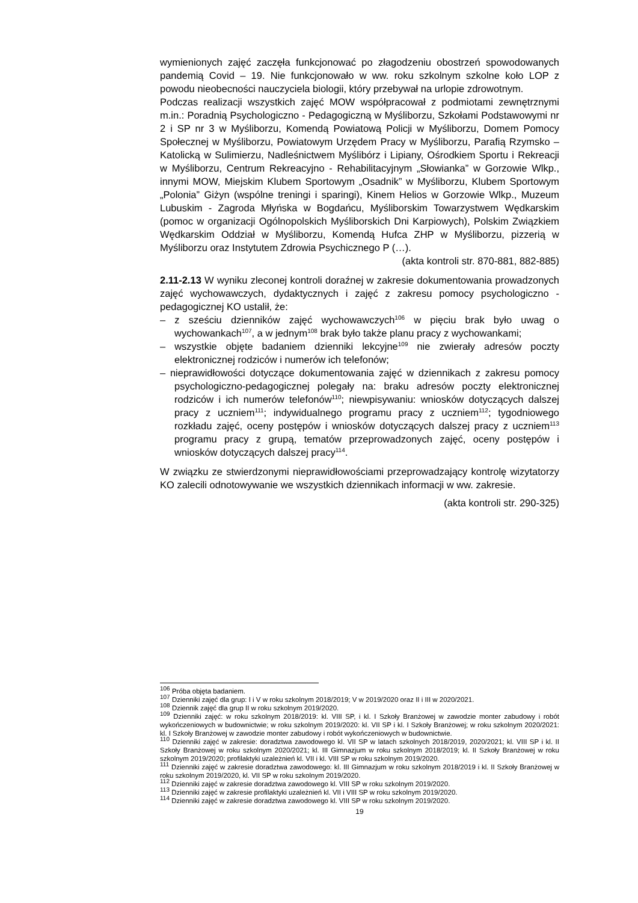wymienionych zajęć zaczęła funkcjonować po złagodzeniu obostrzeń spowodowanych pandemią Covid – 19. Nie funkcjonowało w ww. roku szkolnym szkolne koło LOP z powodu nieobecności nauczyciela biologii, który przebywał na urlopie zdrowotnym.
Podczas realizacji wszystkich zajęć MOW współpracował z podmiotami zewnętrznymi m.in.: Poradnią Psychologiczno - Pedagogiczną w Myśliborzu, Szkołami Podstawowymi nr 2 i SP nr 3 w Myśliborzu, Komendą Powiatową Policji w Myśliborzu, Domem Pomocy Społecznej w Myśliborzu, Powiatowym Urzędem Pracy w Myśliborzu, Parafią Rzymsko – Katolicką w Sulimierzu, Nadleśnictwem Myślibórz i Lipiany, Ośrodkiem Sportu i Rekreacji w Myśliborzu, Centrum Rekreacyjno - Rehabilitacyjnym „Słowianka” w Gorzowie Wlkp., innymi MOW, Miejskim Klubem Sportowym „Osadnik” w Myśliborzu, Klubem Sportowym „Polonia” Giżyn (wspólne treningi i sparingi), Kinem Helios w Gorzowie Wlkp., Muzeum Lubuskim - Zagroda Młyńska w Bogdańcu, Myśliborskim Towarzystwem Wędkarskim (pomoc w organizacji Ogólnopolskich Myśliborskich Dni Karpiowych), Polskim Związkiem Wędkarskim Oddział w Myśliborzu, Komendą Hufca ZHP w Myśliborzu, pizzerią w Myśliborzu oraz Instytutem Zdrowia Psychicznego P (…).
(akta kontroli str. 870-881, 882-885)
2.11-2.13 W wyniku zleconej kontroli doraźnej w zakresie dokumentowania prowadzonych zajęć wychowawczych, dydaktycznych i zajęć z zakresu pomocy psychologiczno - pedagogicznej KO ustalił, że:
– z sześciu dzienników zajęć wychowawczych<sup>106</sup> w pięciu brak było uwag o wychowankach<sup>107</sup>, a w jednym<sup>108</sup> brak było także planu pracy z wychowankami;
– wszystkie objęte badaniem dzienniki lekcyjne<sup>109</sup> nie zwierały adresów poczty elektronicznej rodziców i numerów ich telefonów;
– nieprawidłowości dotyczące dokumentowania zajęć w dziennikach z zakresu pomocy psychologiczno-pedagogicznej polegały na: braku adresów poczty elektronicznej rodziców i ich numerów telefonów<sup>110</sup>; niewpisywaniu: wniosków dotyczących dalszej pracy z uczniem<sup>111</sup>; indywidualnego programu pracy z uczniem<sup>112</sup>; tygodniowego rozkładu zajęć, oceny postępów i wniosków dotyczących dalszej pracy z uczniem<sup>113</sup> programu pracy z grupą, tematów przeprowadzonych zajęć, oceny postępów i wniosków dotyczących dalszej pracy<sup>114</sup>.
W związku ze stwierdzonymi nieprawidłowościami przeprowadzający kontrolę wizytatorzy KO zalecili odnotowywanie we wszystkich dziennikach informacji w ww. zakresie.
(akta kontroli str. 290-325)
<sup>106</sup> Próba objęta badaniem.
<sup>107</sup> Dzienniki zajęć dla grup: I i V w roku szkolnym 2018/2019; V w 2019/2020 oraz II i III w 2020/2021.
<sup>108</sup> Dziennik zajęć dla grup II w roku szkolnym 2019/2020.
<sup>109</sup> Dzienniki zajęć: w roku szkolnym 2018/2019: kl. VIII SP, i kl. I Szkoły Branżowej w zawodzie monter zabudowy i robót wykończeniowych w budownictwie; w roku szkolnym 2019/2020: kl. VII SP i kl. I Szkoły Branżowej; w roku szkolnym 2020/2021: kl. I Szkoły Branżowej w zawodzie monter zabudowy i robót wykończeniowych w budownictwie.
<sup>110</sup> Dzienniki zajęć w zakresie: doradztwa zawodowego kl. VII SP w latach szkolnych 2018/2019, 2020/2021; kl. VIII SP i kl. II Szkoły Branżowej w roku szkolnym 2020/2021; kl. III Gimnazjum w roku szkolnym 2018/2019; kl. II Szkoły Branżowej w roku szkolnym 2019/2020; profilaktyki uzależnień kl. VII i kl. VIII SP w roku szkolnym 2019/2020.
<sup>111</sup> Dzienniki zajęć w zakresie doradztwa zawodowego: kl. III Gimnazjum w roku szkolnym 2018/2019 i kl. II Szkoły Branżowej w roku szkolnym 2019/2020, kl. VII SP w roku szkolnym 2019/2020.
<sup>112</sup> Dzienniki zajęć w zakresie doradztwa zawodowego kl. VIII SP w roku szkolnym 2019/2020.
<sup>113</sup> Dzienniki zajęć w zakresie profilaktyki uzależnień kl. VII i VIII SP w roku szkolnym 2019/2020.
<sup>114</sup> Dzienniki zajęć w zakresie doradztwa zawodowego kl. VIII SP w roku szkolnym 2019/2020.
19